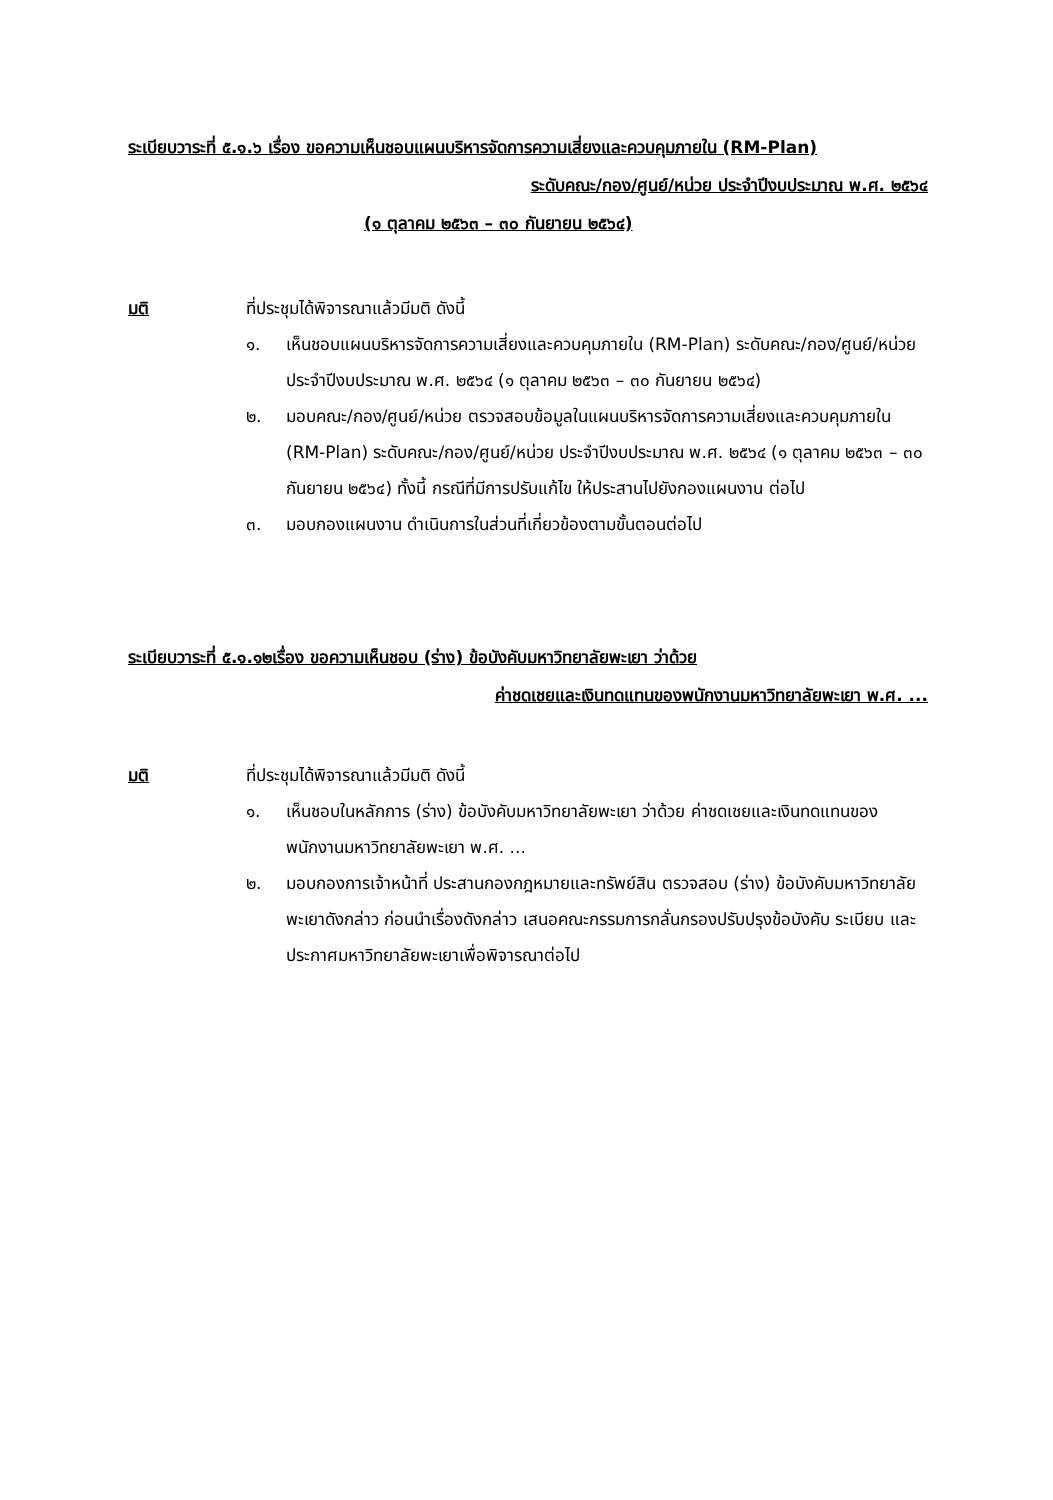ระเบียบวาระที่ ๕.๑.๖ เรื่อง ขอความเห็นชอบแผนบริหารจัดการความเสี่ยงและควบคุมภายใน (RM-Plan)
ระดับคณะ/กอง/ศูนย์/หน่วย ประจำปีงบประมาณ พ.ศ. ๒๕๖๔
(๑ ตุลาคม ๒๕๖๓ – ๓๐ กันยายน ๒๕๖๔)
มติ ที่ประชุมได้พิจารณาแล้วมีมติ ดังนี้
๑. เห็นชอบแผนบริหารจัดการความเสี่ยงและควบคุมภายใน (RM-Plan) ระดับคณะ/กอง/ศูนย์/หน่วย ประจำปีงบประมาณ พ.ศ. ๒๕๖๔ (๑ ตุลาคม ๒๕๖๓ – ๓๐ กันยายน ๒๕๖๔)
๒. มอบคณะ/กอง/ศูนย์/หน่วย ตรวจสอบข้อมูลในแผนบริหารจัดการความเสี่ยงและควบคุมภายใน (RM-Plan) ระดับคณะ/กอง/ศูนย์/หน่วย ประจำปีงบประมาณ พ.ศ. ๒๕๖๔ (๑ ตุลาคม ๒๕๖๓ – ๓๐ กันยายน ๒๕๖๔) ทั้งนี้ กรณีที่มีการปรับแก้ไข ให้ประสานไปยังกองแผนงาน ต่อไป
๓. มอบกองแผนงาน ดำเนินการในส่วนที่เกี่ยวข้องตามขั้นตอนต่อไป
ระเบียบวาระที่ ๕.๑.๑๒เรื่อง ขอความเห็นชอบ (ร่าง) ข้อบังคับมหาวิทยาลัยพะเยา ว่าด้วย
ค่าชดเชยและเงินทดแทนของพนักงานมหาวิทยาลัยพะเยา พ.ศ. ...
มติ ที่ประชุมได้พิจารณาแล้วมีมติ ดังนี้
๑. เห็นชอบในหลักการ (ร่าง) ข้อบังคับมหาวิทยาลัยพะเยา ว่าด้วย ค่าชดเชยและเงินทดแทนของพนักงานมหาวิทยาลัยพะเยา พ.ศ. ...
๒. มอบกองการเจ้าหน้าที่ ประสานกองกฎหมายและทรัพย์สิน ตรวจสอบ (ร่าง) ข้อบังคับมหาวิทยาลัยพะเยาดังกล่าว ก่อนนำเรื่องดังกล่าว เสนอคณะกรรมการกลั่นกรองปรับปรุงข้อบังคับ ระเบียบ และประกาศมหาวิทยาลัยพะเยาเพื่อพิจารณาต่อไป